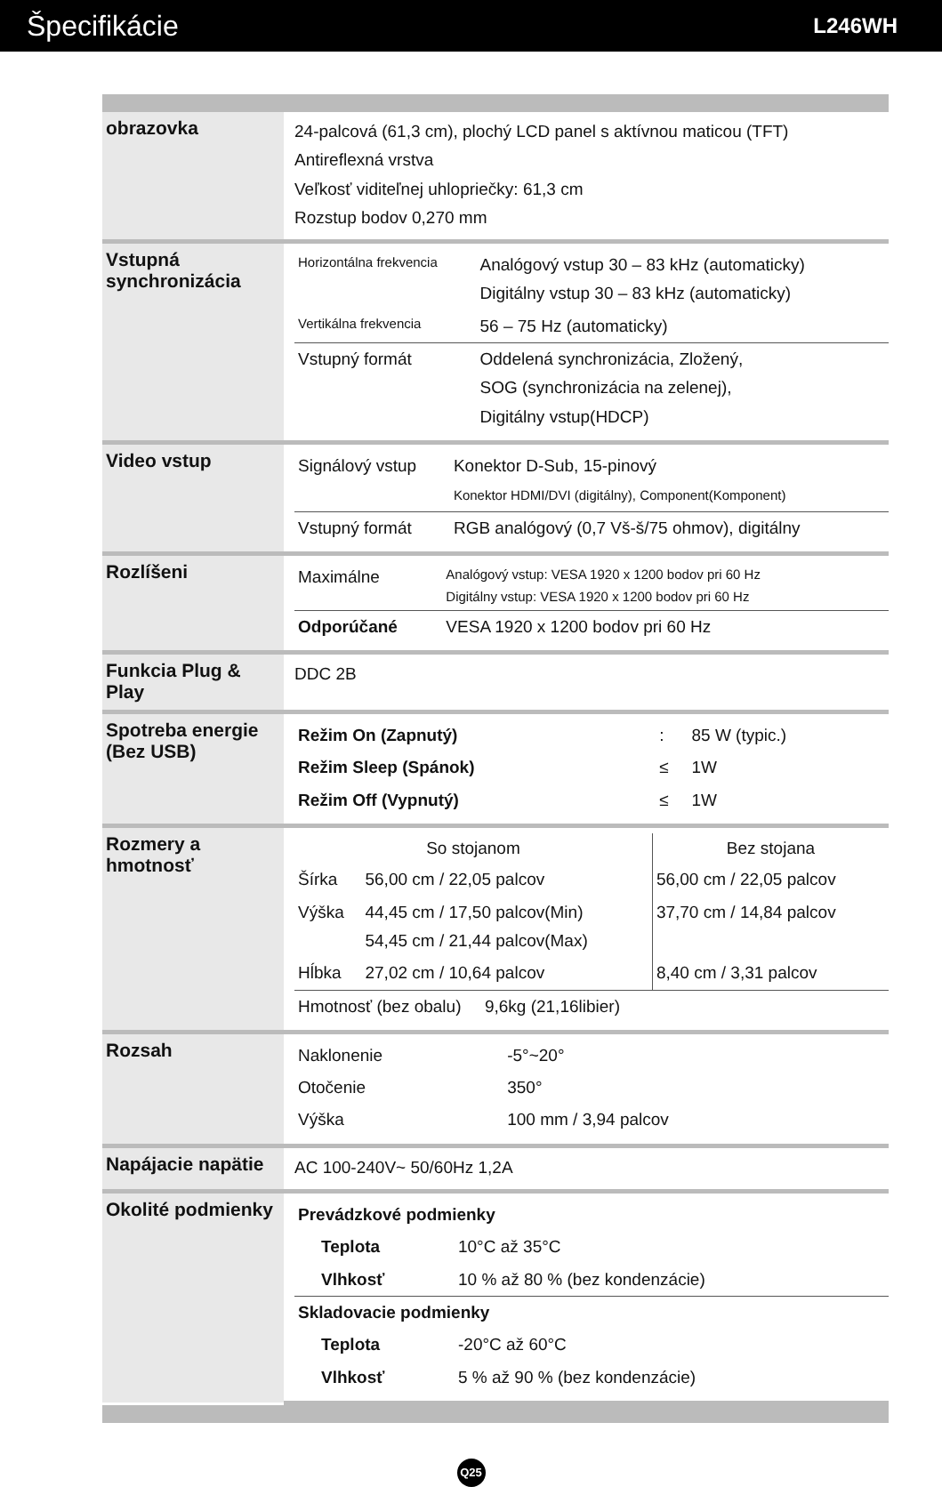Špecifikácie
L246WH
| obrazovka | 24-palcová (61,3 cm), plochý LCD panel s aktívnou maticou (TFT) Antireflexná vrstva Veľkosť viditeľnej uhlopriečky: 61,3 cm Rozstup bodov 0,270 mm |
| Vstupná synchronizácia | / Horizontálna frekvencia / Analógový vstup 30 – 83 kHz (automaticky) Digitálny vstup 30 – 83 kHz (automaticky) / / Vertikálna frekvencia / 56 – 75 Hz (automaticky) / / Vstupný formát / Oddelená synchronizácia, Zložený, SOG (synchronizácia na zelenej), Digitálny vstup(HDCP) / |
| Video vstup | / Signálový vstup / Konektor D-Sub, 15-pinový Konektor HDMI/DVI (digitálny), Component(Komponent) / / Vstupný formát / RGB analógový (0,7 Vš-š/75 ohmov), digitálny / |
| Rozlíšeni | / Maximálne / Analógový vstup: VESA 1920 x 1200 bodov pri 60 Hz Digitálny vstup: VESA 1920 x 1200 bodov pri 60 Hz / / Odporúčané / VESA 1920 x 1200 bodov pri 60 Hz / |
| Funkcia Plug & Play | DDC 2B |
| Spotreba energie (Bez USB) | / Režim On (Zapnutý) / : / 85 W (typic.) / / Režim Sleep (Spánok) / ≤ / 1W / / Režim Off (Vypnutý) / ≤ / 1W / |
| Rozmery a hmotnosť | / So stojanom / / Bez stojana / / --- / --- / --- / / Šírka / 56,00 cm / 22,05 palcov / 56,00 cm / 22,05 palcov / / Výška / 44,45 cm / 17,50 palcov(Min) 54,45 cm / 21,44 palcov(Max) / 37,70 cm / 14,84 palcov / / Hĺbka / 27,02 cm / 10,64 palcov / 8,40 cm / 3,31 palcov / / Hmotnosť (bez obalu) 9,6kg (21,16libier) / / / |
| Rozsah | / Naklonenie / -5°~20° / / Otočenie / 350° / / Výška / 100 mm / 3,94 palcov / |
| Napájacie napätie | AC 100-240V~ 50/60Hz 1,2A |
| Okolité podmienky | / Prevádzkové podmienky / / / Teplota / 10°C až 35°C / / Vlhkosť / 10 % až 80 % (bez kondenzácie) / / Skladovacie podmienky / / / Teplota / -20°C až 60°C / / Vlhkosť / 5 % až 90 % (bez kondenzácie) / |
Q25